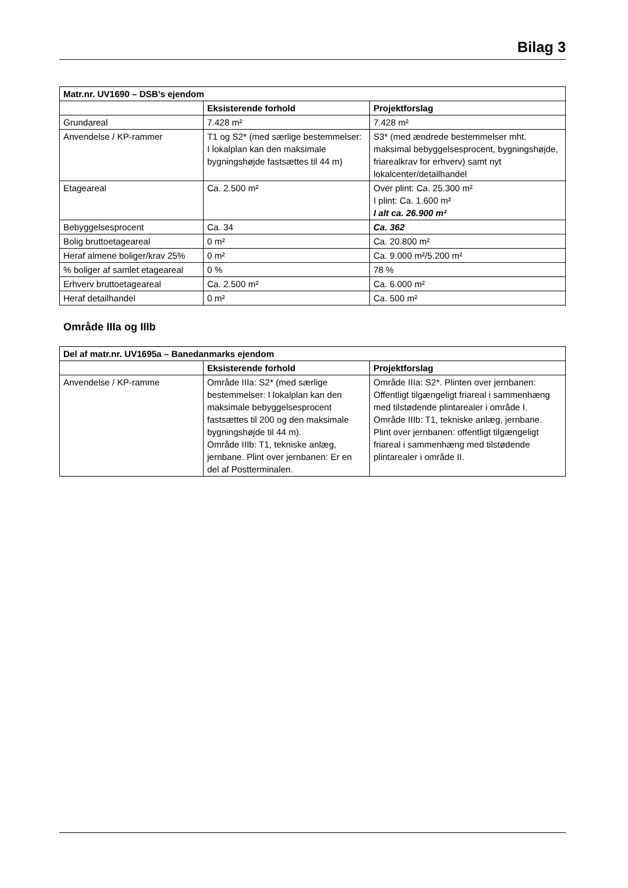Bilag 3
| Matr.nr. UV1690 – DSB’s ejendom | | |
| --- | --- | --- |
| | Eksisterende forhold | Projektforslag |
| Grundareal | 7.428 m² | 7.428 m² |
| Anvendelse / KP-rammer | T1 og S2* (med særlige bestemmelser: I lokalplan kan den maksimale bygningshøjde fastsættes til 44 m) | S3* (med ændrede bestemmelser mht. maksimal bebyggelsesprocent, bygningshøjde, friarealkrav for erhverv) samt nyt lokalcenter/detailhandel |
| Etageareal | Ca. 2.500 m² | Over plint: Ca. 25.300 m² I plint: Ca. 1.600 m² I alt ca. 26.900 m² |
| Bebyggelsesprocent | Ca. 34 | Ca. 362 |
| Bolig bruttoetageareal | 0 m² | Ca. 20.800 m² |
| Heraf almene boliger/krav 25% | 0 m² | Ca. 9.000 m²/5.200 m² |
| % boliger af samlet etageareal | 0 % | 78 % |
| Erhverv bruttoetageareal | Ca. 2.500 m² | Ca. 6.000 m² |
| Heraf detailhandel | 0 m² | Ca. 500 m² |
Område IIIa og IIIb
| Del af matr.nr. UV1695a – Banedanmarks ejendom | | |
| --- | --- | --- |
| | Eksisterende forhold | Projektforslag |
| Anvendelse / KP-ramme | Område IIIa: S2* (med særlige bestemmelser: I lokalplan kan den maksimale bebyggelsesprocent fastsættes til 200 og den maksimale bygningshøjde til 44 m). Område IIIb: T1, tekniske anlæg, jernbane. Plint over jernbanen: Er en del af Postterminalen. | Område IIIa: S2*. Plinten over jernbanen: Offentligt tilgængeligt friareal i sammenhæng med tilstødende plintarealer i område I. Område IIIb: T1, tekniske anlæg, jernbane. Plint over jernbanen: offentligt tilgængeligt friareal i sammenhæng med tilstødende plintarealer i område II. |